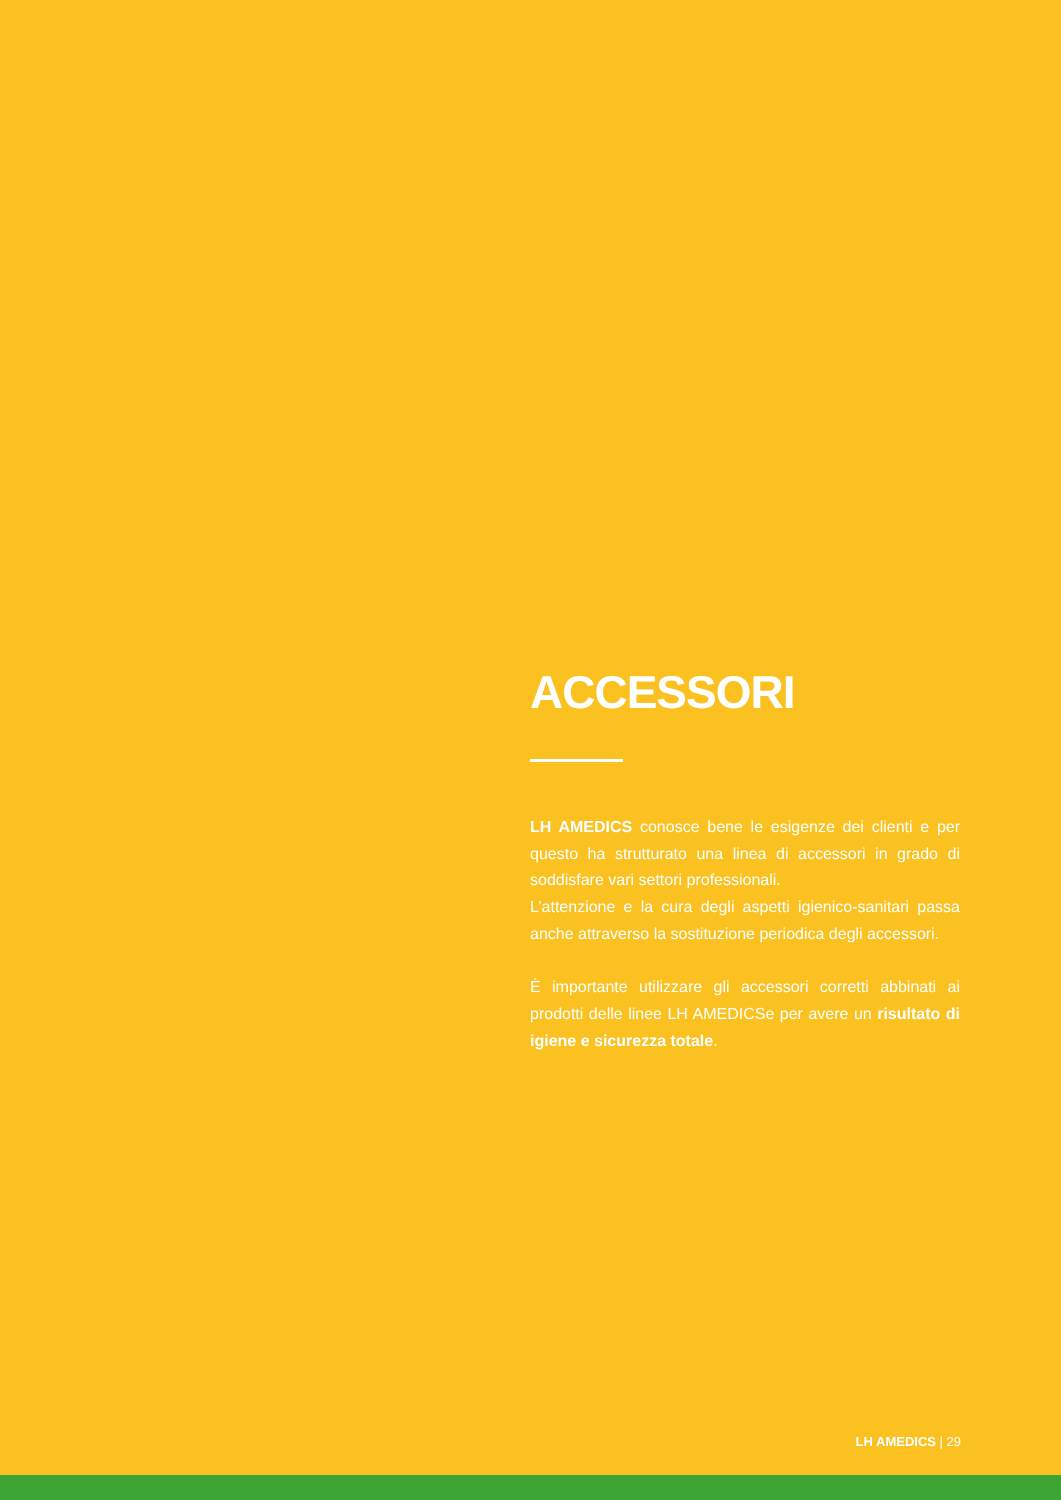ACCESSORI
LH AMEDICS conosce bene le esigenze dei clienti e per questo ha strutturato una linea di accessori in grado di soddisfare vari settori professionali.
L’attenzione e la cura degli aspetti igienico-sanitari passa anche attraverso la sostituzione periodica degli accessori.
È importante utilizzare gli accessori corretti abbinati ai prodotti delle linee LH AMEDICSe per avere un risultato di igiene e sicurezza totale.
LH AMEDICS | 29